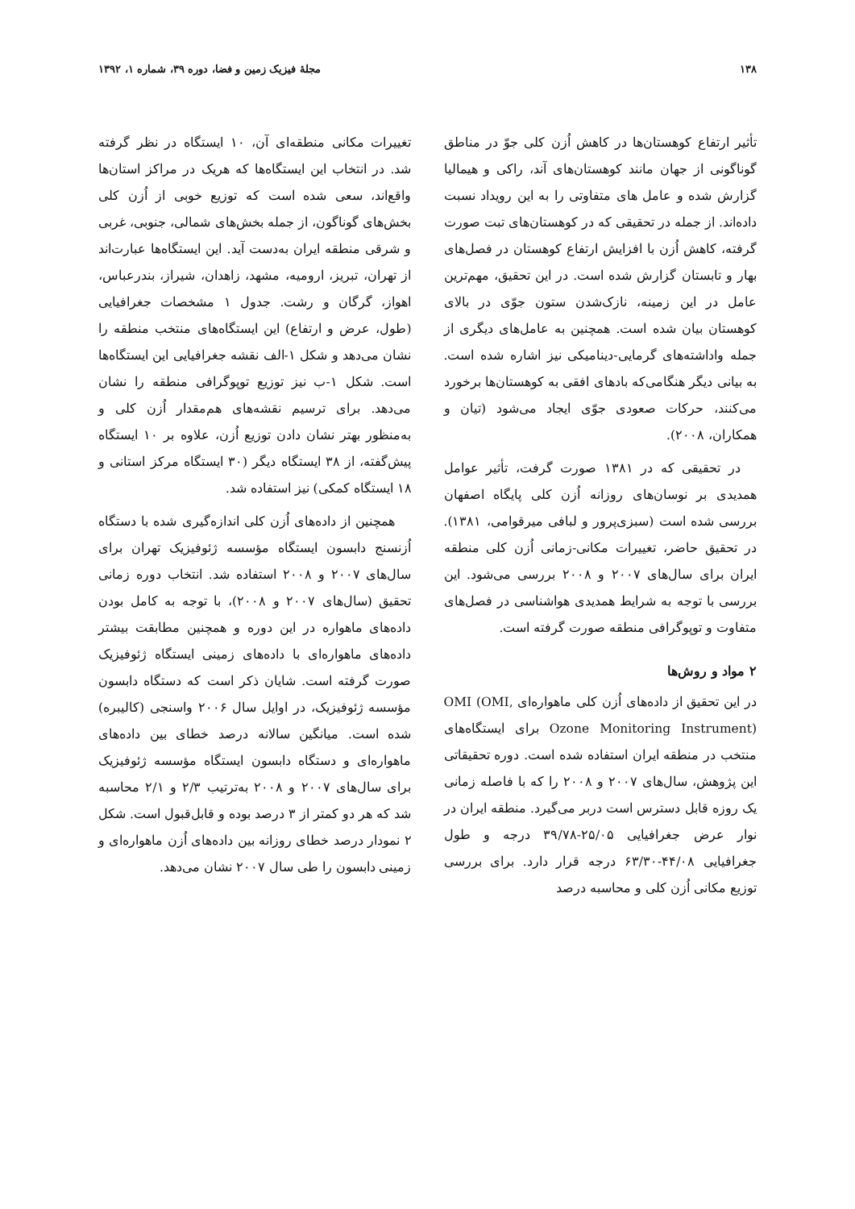۱۳۸ مجلهٔ فیزیک زمین و فضا، دوره ۳۹، شماره ۱، ۱۳۹۲
تأثیر ارتفاع کوهستان‌ها در کاهش اُزن کلی جوّ در مناطق گوناگونی از جهان مانند کوهستان‌های آند، راکی و هیمالیا گزارش شده و عامل های متفاوتی را به این رویداد نسبت داده‌اند. از جمله در تحقیقی که در کوهستان‌های تبت صورت گرفته، کاهش اُزن با افزایش ارتفاع کوهستان در فصل‌های بهار و تابستان گزارش شده است. در این تحقیق، مهم‌ترین عامل در این زمینه، نازک‌شدن ستون جوّی در بالای کوهستان بیان شده است. همچنین به عامل‌های دیگری از جمله واداشته‌های گرمایی-دینامیکی نیز اشاره شده است. به بیانی دیگر هنگامی‌که بادهای افقی به کوهستان‌ها برخورد می‌کنند، حرکات صعودی جوّی ایجاد می‌شود (تیان و همکاران، ۲۰۰۸).
در تحقیقی که در ۱۳۸۱ صورت گرفت، تأثیر عوامل همدیدی بر نوسان‌های روزانه اُزن کلی پایگاه اصفهان بررسی شده است (سبزی‌پرور و لبافی میرقوامی، ۱۳۸۱). در تحقیق حاضر، تغییرات مکانی-زمانی اُزن کلی منطقه ایران برای سال‌های ۲۰۰۷ و ۲۰۰۸ بررسی می‌شود. این بررسی با توجه به شرایط همدیدی هواشناسی در فصل‌های متفاوت و توپوگرافی منطقه صورت گرفته است.
۲ مواد و روش‌ها
در این تحقیق از داده‌های اُزن کلی ماهواره‌ای OMI (OMI, Ozone Monitoring Instrument) برای ایستگاه‌های منتخب در منطقه ایران استفاده شده است. دوره تحقیقاتی این پژوهش، سال‌های ۲۰۰۷ و ۲۰۰۸ را که با فاصله زمانی یک روزه قابل دسترس است دربر می‌گیرد. منطقه ایران در نوار عرض جغرافیایی ۲۵/۰۵-۳۹/۷۸ درجه و طول جغرافیایی ۴۴/۰۸-۶۳/۳۰ درجه قرار دارد. برای بررسی توزیع مکانی اُزن کلی و محاسبه درصد
تغییرات مکانی منطقه‌ای آن، ۱۰ ایستگاه در نظر گرفته شد. در انتخاب این ایستگاه‌ها که هریک در مراکز استان‌ها واقع‌اند، سعی شده است که توزیع خوبی از اُزن کلی بخش‌های گوناگون، از جمله بخش‌های شمالی، جنوبی، غربی و شرقی منطقه ایران به‌دست آید. این ایستگاه‌ها عبارت‌اند از تهران، تبریز، ارومیه، مشهد، زاهدان، شیراز، بندرعباس، اهواز، گرگان و رشت. جدول ۱ مشخصات جغرافیایی (طول، عرض و ارتفاع) این ایستگاه‌های منتخب منطقه را نشان می‌دهد و شکل ۱-الف نقشه جغرافیایی این ایستگاه‌ها است. شکل ۱-ب نیز توزیع توپوگرافی منطقه را نشان می‌دهد. برای ترسیم نقشه‌های هم‌مقدار اُزن کلی و به‌منظور بهتر نشان دادن توزیع اُزن، علاوه بر ۱۰ ایستگاه پیش‌گفته، از ۳۸ ایستگاه دیگر (۳۰ ایستگاه مرکز استانی و ۱۸ ایستگاه کمکی) نیز استفاده شد.
همچنین از داده‌های اُزن کلی اندازه‌گیری شده با دستگاه اُزنسنج دابسون ایستگاه مؤسسه ژئوفیزیک تهران برای سال‌های ۲۰۰۷ و ۲۰۰۸ استفاده شد. انتخاب دوره زمانی تحقیق (سال‌های ۲۰۰۷ و ۲۰۰۸)، با توجه به کامل بودن داده‌های ماهواره در این دوره و همچنین مطابقت بیشتر داده‌های ماهواره‌ای با داده‌های زمینی ایستگاه ژئوفیزیک صورت گرفته است. شایان ذکر است که دستگاه دابسون مؤسسه ژئوفیزیک، در اوایل سال ۲۰۰۶ واسنجی (کالیبره) شده است. میانگین سالانه درصد خطای بین داده‌های ماهواره‌ای و دستگاه دابسون ایستگاه مؤسسه ژئوفیزیک برای سال‌های ۲۰۰۷ و ۲۰۰۸ به‌ترتیب ۲/۳ و ۲/۱ محاسبه شد که هر دو کمتر از ۳ درصد بوده و قابل‌قبول است. شکل ۲ نمودار درصد خطای روزانه بین داده‌های اُزن ماهواره‌ای و زمینی دابسون را طی سال ۲۰۰۷ نشان می‌دهد.